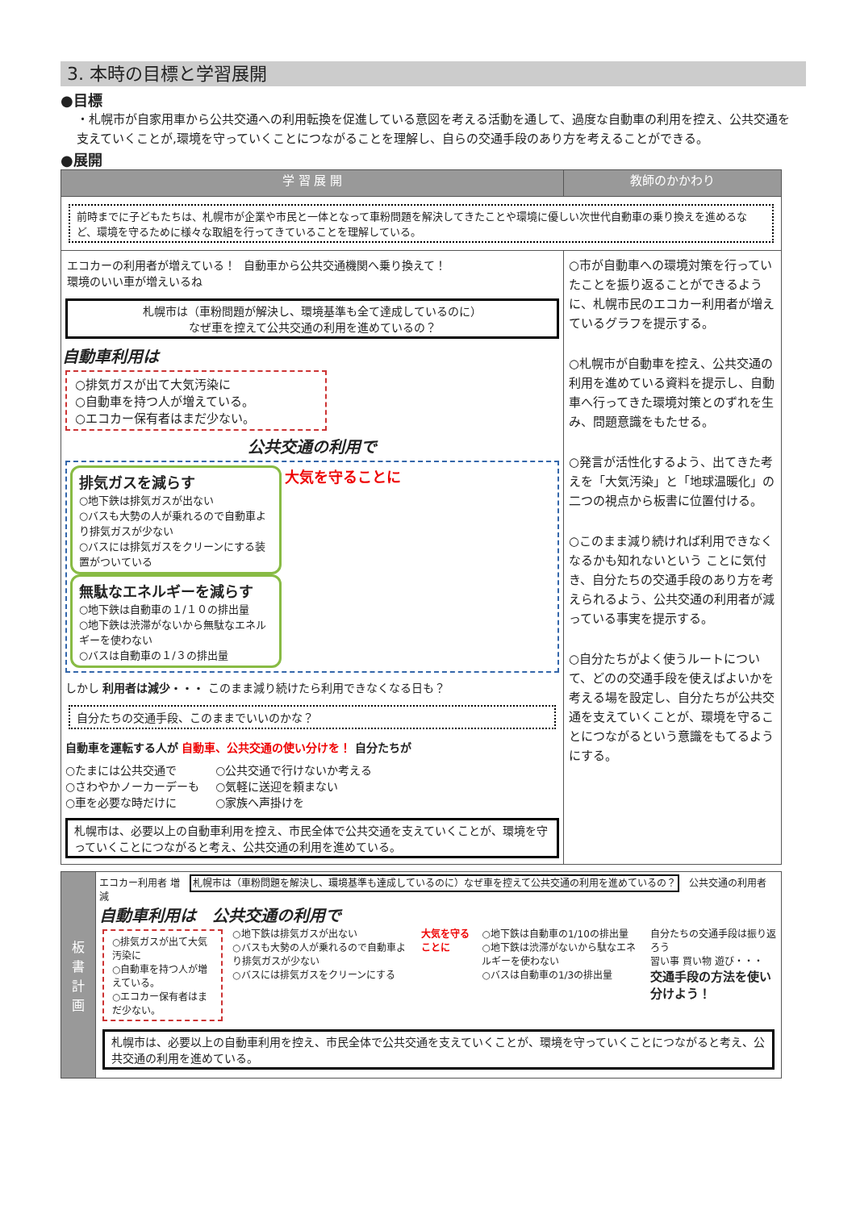3. 本時の目標と学習展開
●目標
・札幌市が自家用車から公共交通への利用転換を促進している意図を考える活動を通して、過度な自動車の利用を控え、公共交通を支えていくことが,環境を守っていくことにつながることを理解し、自らの交通手段のあり方を考えることができる。
●展開
| 学 習 展 開 | 教師のかかわり |
| --- | --- |
| 前時までに子どもたちは、札幌市が企業や市民と一体となって車粉問題を解決してきたことや環境に優しい次世代自動車の乗り換えを進めるなど、環境を守るために様々な取組を行ってきていることを理解している。 | |
| エコカーの利用者が増えている！ 環境のいい車が増えいるね 自動車から公共交通機関へ乗り換えて！ 札幌市は（車粉問題が解決し、環境基準も全て達成しているのに） なぜ車を控えて公共交通の利用を進めているの？ 自動車利用は ○排気ガスが出て大気汚染に ○自動車を持つ人が増えている。 ○エコカー保有者はまだ少ない。 公共交通の利用で 排気ガスを減らす ○地下鉄は排気ガスが出ない ○バスも大勢の人が乗れるので自動車より排気ガスが少ない ○バスには排気ガスをクリーンにする装置がついている 大気を守ることに 無駄なエネルギーを減らす ○地下鉄は自動車の１/１０の排出量 ○地下鉄は渋滞がないから無駄なエネルギーを使わない ○バスは自動車の１/３の排出量 しかし 利用者は減少・・・ このまま減り続けたら利用できなくなる日も？ 自分たちの交通手段、このままでいいのかな？ 自動車を運転する人が 自動車、公共交通の使い分けを！ 自分たちが ○たまには公共交通で ○さわやかノーカーデーも ○車を必要な時だけに ○公共交通で行けないか考える ○気軽に送迎を頼まない ○家族へ声掛けを 札幌市は、必要以上の自動車利用を控え、市民全体で公共交通を支えていくことが、環境を守っていくことにつながると考え、公共交通の利用を進めている。 | ○市が自動車への環境対策を行っていたことを振り返ることができるように、札幌市民のエコカー利用者が増えているグラフを提示する。 ○札幌市が自動車を控え、公共交通の利用を進めている資料を提示し、自動車へ行ってきた環境対策とのずれを生み、問題意識をもたせる。 ○発言が活性化するよう、出てきた考えを「大気汚染」と「地球温暖化」の二つの視点から板書に位置付ける。 ○このまま減り続ければ利用できなくなるかも知れないという ことに気付き、自分たちの交通手段のあり方を考えられるよう、公共交通の利用者が減っている事実を提示する。 ○自分たちがよく使うルートについて、どのの交通手段を使えばよいかを考える場を設定し、自分たちが公共交通を支えていくことが、環境を守ることにつながるという意識をもてるようにする。 |
| 板 書 計 画 | エコカー利用者 増 札幌市は（車粉問題を解決し、環境基準も達成しているのに）なぜ車を控えて公共交通の利用を進めているの？ 公共交通の利用者 減 自動車利用は 公共交通の利用で ○排気ガスが出て大気汚染に ○自動車を持つ人が増えている。 ○エコカー保有者はまだ少ない。 ○地下鉄は排気ガスが出ない ○バスも大勢の人が乗れるので自動車より排気ガスが少ない ○バスには排気ガスをクリーンにする 大気を守ることに ○地下鉄は自動車の1/10の排出量 ○地下鉄は渋滞がないから駄なエネルギーを使わない ○バスは自動車の1/3の排出量 自分たちの交通手段は振り返ろう 習い事 買い物 遊び・・・ 交通手段の方法を使い分けよう！ 札幌市は、必要以上の自動車利用を控え、市民全体で公共交通を支えていくことが、環境を守っていくことにつながると考え、公共交通の利用を進めている。 |